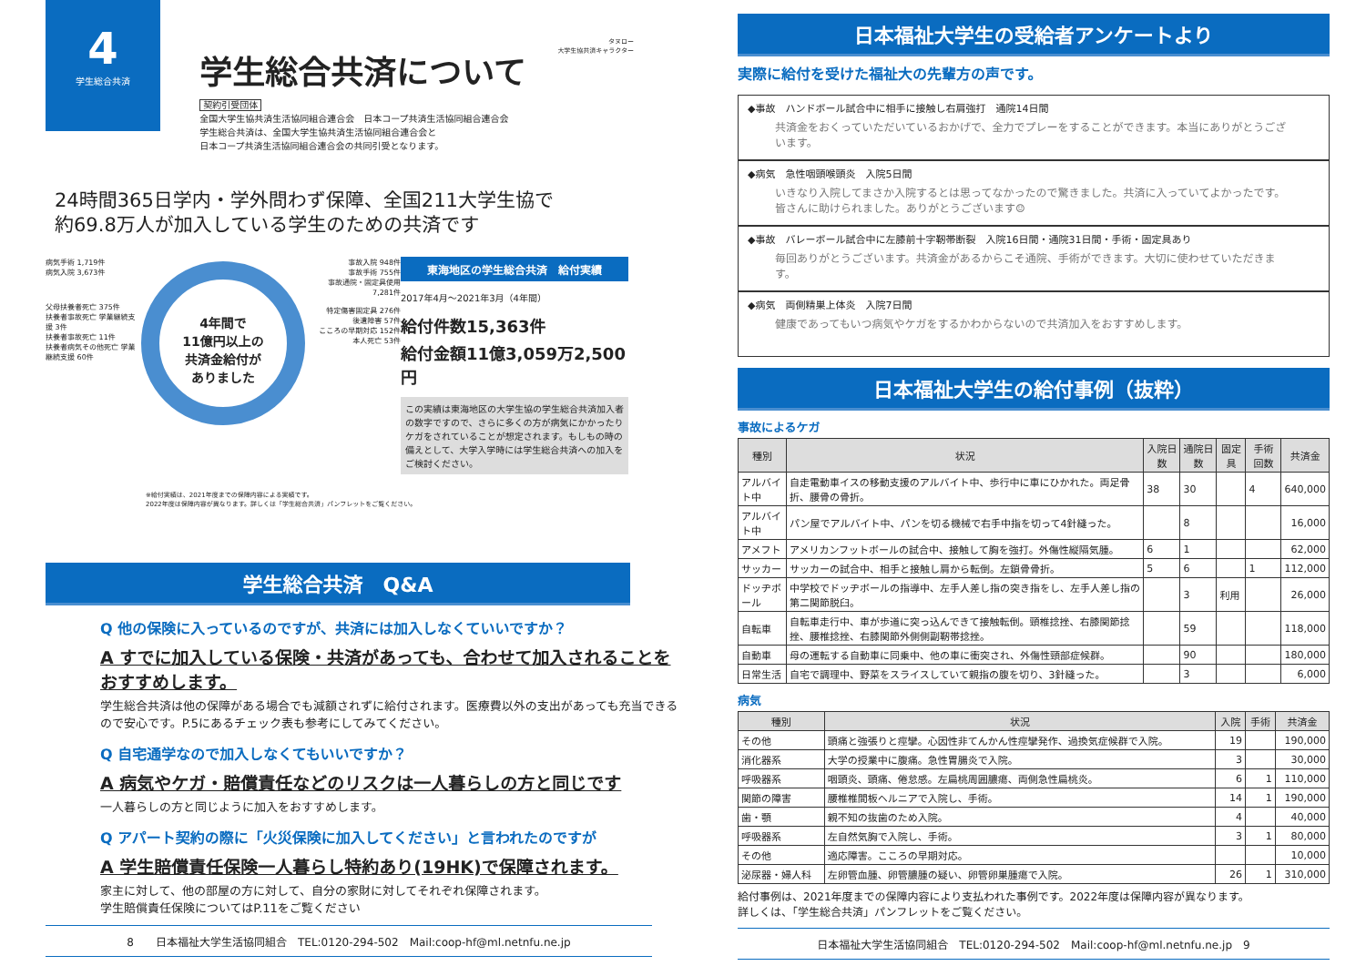4 学生総合共済
学生総合共済について
契約引受団体
全国大学生協共済生活協同組合連合会　日本コープ共済生活協同組合連合会
学生総合共済は、全国大学生協共済生活協同組合連合会と
日本コープ共済生活協同組合連合会の共同引受となります。
タヌロー
大学生協共済キャラクター
24時間365日学内・学外問わず保障、全国211大学生協で
約69.8万人が加入している学生のための共済です
病気手術 1,719件
病気入院 3,673件
父母扶養者死亡 375件
扶養者事故死亡 学業継続支援 3件
扶養者事故死亡 11件
扶養者病気その他死亡 学業継続支援 60件
4年間で
11億円以上の
共済金給付が
ありました
事故入院 948件
事故手術 755件
事故通院・固定具使用 7,281件
特定傷害固定具 276件
後遺障害 57件
こころの早期対応 152件
本人死亡 53件
東海地区の学生総合共済　給付実績
2017年4月～2021年3月（4年間）
給付件数15,363件
給付金額11億3,059万2,500円
この実績は東海地区の大学生協の学生総合共済加入者の数字ですので、さらに多くの方が病気にかかったりケガをされていることが想定されます。もしもの時の備えとして、大学入学時には学生総合共済への加入をご検討ください。
※給付実績は、2021年度までの保障内容による実績です。
2022年度は保障内容が異なります。詳しくは「学生総合共済」パンフレットをご覧ください。
学生総合共済　Q&A
Q 他の保険に入っているのですが、共済には加入しなくていいですか？
A すでに加入している保険・共済があっても、合わせて加入されることをおすすめします。
学生総合共済は他の保障がある場合でも減額されずに給付されます。医療費以外の支出があっても充当できるので安心です。P.5にあるチェック表も参考にしてみてください。
Q 自宅通学なので加入しなくてもいいですか？
A 病気やケガ・賠償責任などのリスクは一人暮らしの方と同じです
一人暮らしの方と同じように加入をおすすめします。
Q アパート契約の際に「火災保険に加入してください」と言われたのですが
A 学生賠償責任保険一人暮らし特約あり(19HK)で保障されます。
家主に対して、他の部屋の方に対して、自分の家財に対してそれぞれ保障されます。
学生賠償責任保険についてはP.11をご覧ください
8　　日本福祉大学生活協同組合　TEL:0120-294-502　Mail:coop-hf@ml.netnfu.ne.jp
日本福祉大学生の受給者アンケートより
実際に給付を受けた福祉大の先輩方の声です。
◆事故　ハンドボール試合中に相手に接触し右肩強打　通院14日間
共済金をおくっていただいているおかげで、全力でプレーをすることができます。本当にありがとうございます。
◆病気　急性咽頭喉頭炎　入院5日間
いきなり入院してまさか入院するとは思ってなかったので驚きました。共済に入っていてよかったです。皆さんに助けられました。ありがとうございます☺
◆事故　バレーボール試合中に左膝前十字靭帯断裂　入院16日間・通院31日間・手術・固定具あり
毎回ありがとうございます。共済金があるからこそ通院、手術ができます。大切に使わせていただきます。
◆病気　両側精巣上体炎　入院7日間
健康であってもいつ病気やケガをするかわからないので共済加入をおすすめします。
日本福祉大学生の給付事例（抜粋）
事故によるケガ
| 種別 | 状況 | 入院日数 | 通院日数 | 固定具 | 手術回数 | 共済金 |
| --- | --- | --- | --- | --- | --- | --- |
| アルバイト中 | 自走電動車イスの移動支援のアルバイト中、歩行中に車にひかれた。両足骨折、腰骨の骨折。 | 38 | 30 | | 4 | 640,000 |
| アルバイト中 | パン屋でアルバイト中、パンを切る機械で右手中指を切って4針縫った。 | | 8 | | | 16,000 |
| アメフト | アメリカンフットボールの試合中、接触して胸を強打。外傷性縦隔気腫。 | 6 | 1 | | | 62,000 |
| サッカー | サッカーの試合中、相手と接触し肩から転倒。左鎖骨骨折。 | 5 | 6 | | 1 | 112,000 |
| ドッヂボール | 中学校でドッヂボールの指導中、左手人差し指の突き指をし、左手人差し指の第二関節脱臼。 | | 3 | 利用 | | 26,000 |
| 自転車 | 自転車走行中、車が歩道に突っ込んできて接触転倒。頸椎捻挫、右膝関節捻挫、腰椎捻挫、右膝関節外側側副靭帯捻挫。 | | 59 | | | 118,000 |
| 自動車 | 母の運転する自動車に同乗中、他の車に衝突され、外傷性頸部症候群。 | | 90 | | | 180,000 |
| 日常生活 | 自宅で調理中、野菜をスライスしていて親指の腹を切り、3針縫った。 | | 3 | | | 6,000 |
病気
| 種別 | 状況 | 入院 | 手術 | 共済金 |
| --- | --- | --- | --- | --- |
| その他 | 頭痛と強張りと痙攣。心因性非てんかん性痙攣発作、過換気症候群で入院。 | 19 | | 190,000 |
| 消化器系 | 大学の授業中に腹痛。急性胃腸炎で入院。 | 3 | | 30,000 |
| 呼吸器系 | 咽頭炎、頭痛、倦怠感。左扁桃周囲膿瘍、両側急性扁桃炎。 | 6 | 1 | 110,000 |
| 関節の障害 | 腰椎椎間板ヘルニアで入院し、手術。 | 14 | 1 | 190,000 |
| 歯・顎 | 親不知の抜歯のため入院。 | 4 | | 40,000 |
| 呼吸器系 | 左自然気胸で入院し、手術。 | 3 | 1 | 80,000 |
| その他 | 適応障害。こころの早期対応。 | | | 10,000 |
| 泌尿器・婦人科 | 左卵管血腫、卵管膿腫の疑い、卵管卵巣腫瘍で入院。 | 26 | 1 | 310,000 |
給付事例は、2021年度までの保障内容により支払われた事例です。2022年度は保障内容が異なります。
詳しくは、「学生総合共済」パンフレットをご覧ください。
日本福祉大学生活協同組合　TEL:0120-294-502　Mail:coop-hf@ml.netnfu.ne.jp　9